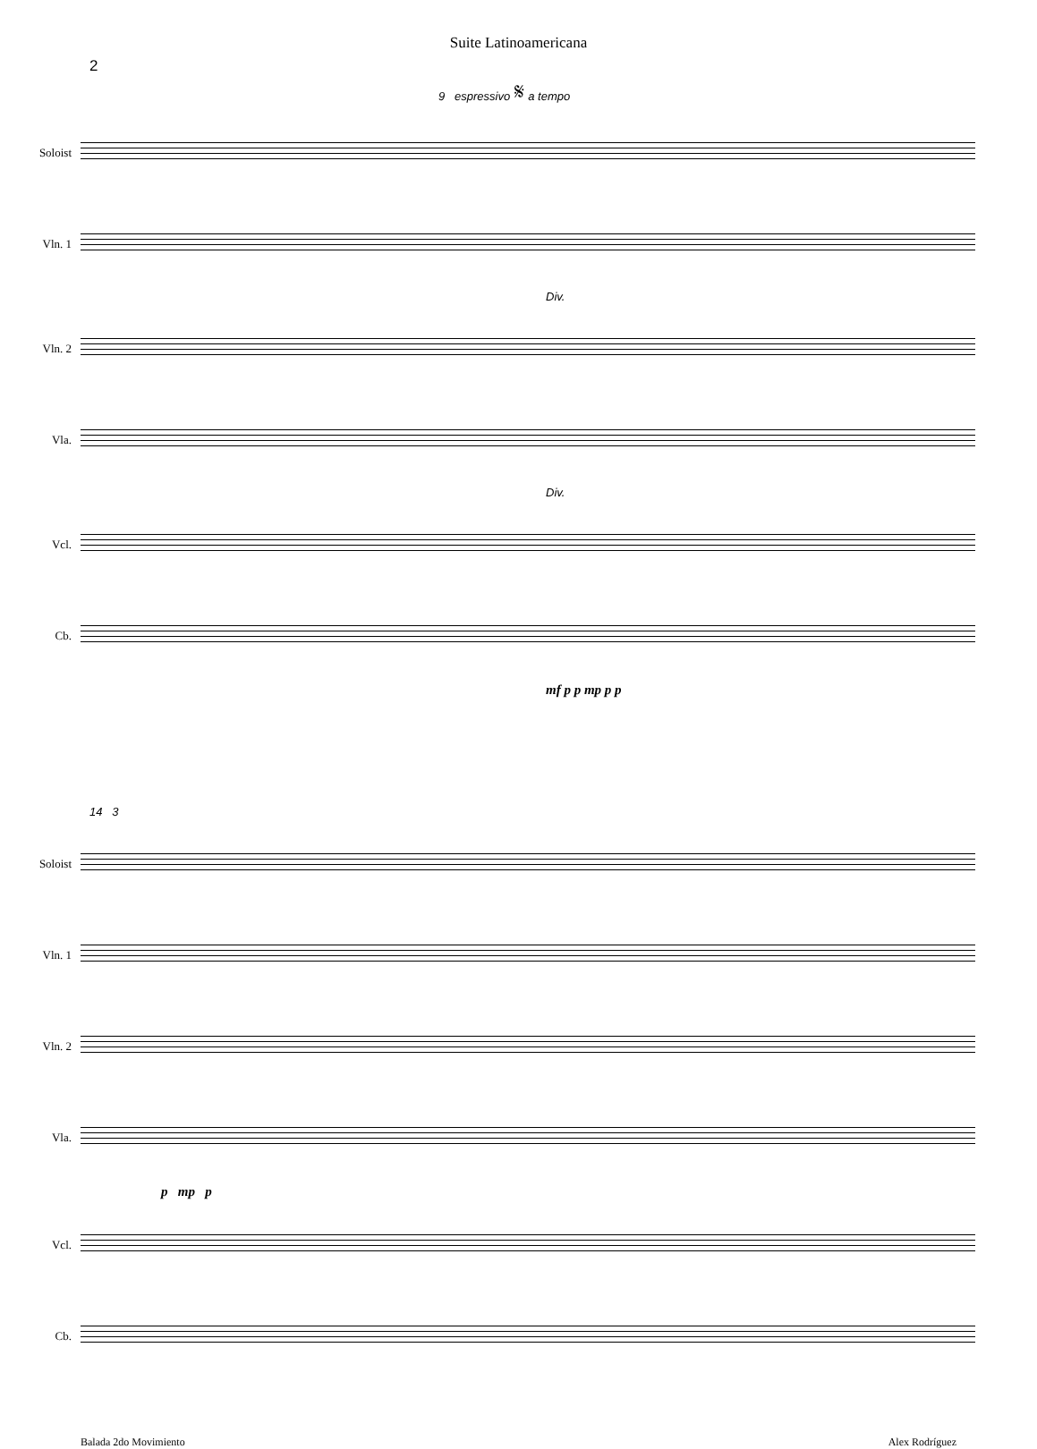Suite Latinoamericana
2
9 espressivo 𝄋 a tempo
Soloist
Vln. 1
Div.
Vln. 2
Vla.
Div.
Vcl.
Cb.
mf p p mp p p
14 3
Soloist
Vln. 1
Vln. 2
Vla.
p mp p
Vcl.
Cb.
Balada 2do Movimiento Alex Rodríguez